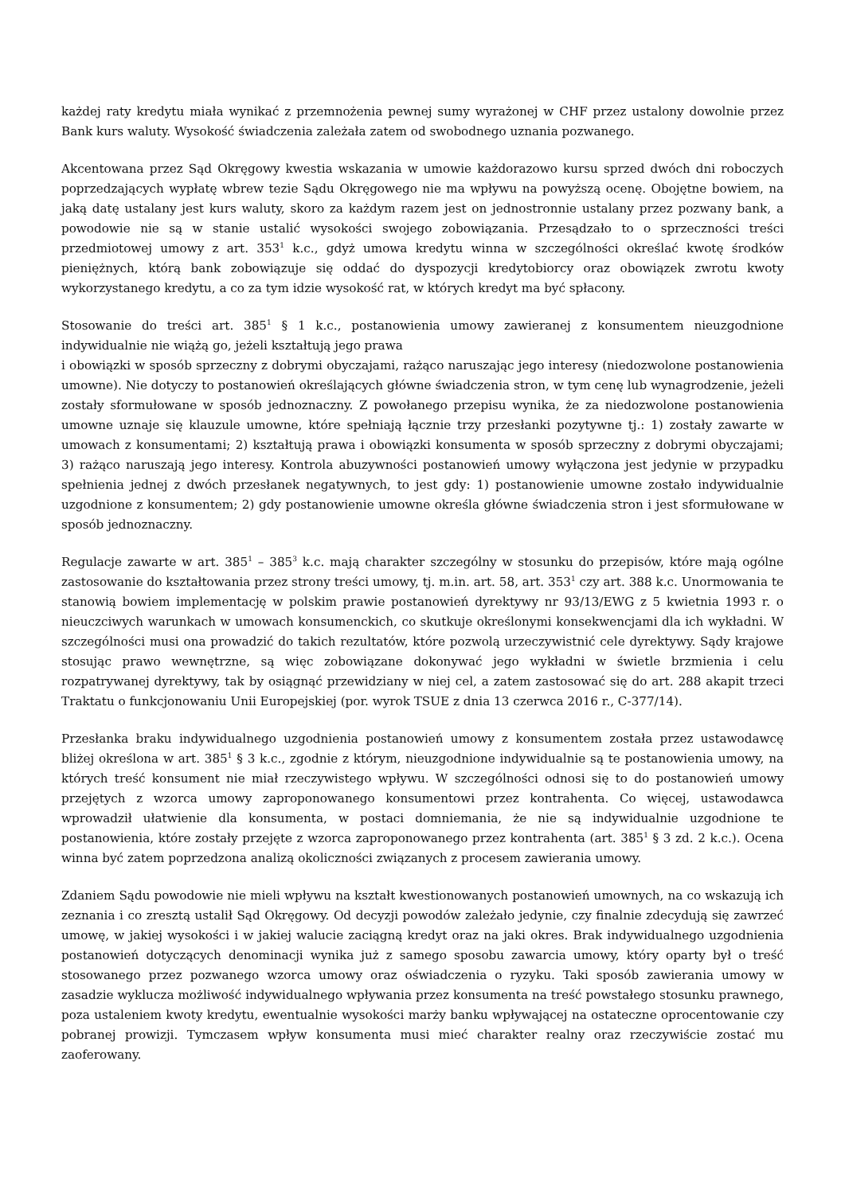każdej raty kredytu miała wynikać z przemnożenia pewnej sumy wyrażonej w CHF przez ustalony dowolnie przez Bank kurs waluty. Wysokość świadczenia zależała zatem od swobodnego uznania pozwanego.
Akcentowana przez Sąd Okręgowy kwestia wskazania w umowie każdorazowo kursu sprzed dwóch dni roboczych poprzedzających wypłatę wbrew tezie Sądu Okręgowego nie ma wpływu na powyższą ocenę. Obojętne bowiem, na jaką datę ustalany jest kurs waluty, skoro za każdym razem jest on jednostronnie ustalany przez pozwany bank, a powodowie nie są w stanie ustalić wysokości swojego zobowiązania. Przesądzało to o sprzeczności treści przedmiotowej umowy z art. 353<sup>1</sup> k.c., gdyż umowa kredytu winna w szczególności określać kwotę środków pieniężnych, którą bank zobowiązuje się oddać do dyspozycji kredytobiorcy oraz obowiązek zwrotu kwoty wykorzystanego kredytu, a co za tym idzie wysokość rat, w których kredyt ma być spłacony.
Stosowanie do treści art. 385<sup>1</sup> § 1 k.c., postanowienia umowy zawieranej z konsumentem nieuzgodnione indywidualnie nie wiążą go, jeżeli kształtują jego prawa
i obowiązki w sposób sprzeczny z dobrymi obyczajami, rażąco naruszając jego interesy (niedozwolone postanowienia umowne). Nie dotyczy to postanowień określających główne świadczenia stron, w tym cenę lub wynagrodzenie, jeżeli zostały sformułowane w sposób jednoznaczny. Z powołanego przepisu wynika, że za niedozwolone postanowienia umowne uznaje się klauzule umowne, które spełniają łącznie trzy przesłanki pozytywne tj.: 1) zostały zawarte w umowach z konsumentami; 2) kształtują prawa i obowiązki konsumenta w sposób sprzeczny z dobrymi obyczajami; 3) rażąco naruszają jego interesy. Kontrola abuzywności postanowień umowy wyłączona jest jedynie w przypadku spełnienia jednej z dwóch przesłanek negatywnych, to jest gdy: 1) postanowienie umowne zostało indywidualnie uzgodnione z konsumentem; 2) gdy postanowienie umowne określa główne świadczenia stron i jest sformułowane w sposób jednoznaczny.
Regulacje zawarte w art. 385<sup>1</sup> – 385<sup>3</sup> k.c. mają charakter szczególny w stosunku do przepisów, które mają ogólne zastosowanie do kształtowania przez strony treści umowy, tj. m.in. art. 58, art. 353<sup>1</sup> czy art. 388 k.c. Unormowania te stanowią bowiem implementację w polskim prawie postanowień dyrektywy nr 93/13/EWG z 5 kwietnia 1993 r. o nieuczciwych warunkach w umowach konsumenckich, co skutkuje określonymi konsekwencjami dla ich wykładni. W szczególności musi ona prowadzić do takich rezultatów, które pozwolą urzeczywistnić cele dyrektywy. Sądy krajowe stosując prawo wewnętrzne, są więc zobowiązane dokonywać jego wykładni w świetle brzmienia i celu rozpatrywanej dyrektywy, tak by osiągnąć przewidziany w niej cel, a zatem zastosować się do art. 288 akapit trzeci Traktatu o funkcjonowaniu Unii Europejskiej (por. wyrok TSUE z dnia 13 czerwca 2016 r., C-377/14).
Przesłanka braku indywidualnego uzgodnienia postanowień umowy z konsumentem została przez ustawodawcę bliżej określona w art. 385<sup>1</sup> § 3 k.c., zgodnie z którym, nieuzgodnione indywidualnie są te postanowienia umowy, na których treść konsument nie miał rzeczywistego wpływu. W szczególności odnosi się to do postanowień umowy przejętych z wzorca umowy zaproponowanego konsumentowi przez kontrahenta. Co więcej, ustawodawca wprowadził ułatwienie dla konsumenta, w postaci domniemania, że nie są indywidualnie uzgodnione te postanowienia, które zostały przejęte z wzorca zaproponowanego przez kontrahenta (art. 385<sup>1</sup> § 3 zd. 2 k.c.). Ocena winna być zatem poprzedzona analizą okoliczności związanych z procesem zawierania umowy.
Zdaniem Sądu powodowie nie mieli wpływu na kształt kwestionowanych postanowień umownych, na co wskazują ich zeznania i co zresztą ustalił Sąd Okręgowy. Od decyzji powodów zależało jedynie, czy finalnie zdecydują się zawrzeć umowę, w jakiej wysokości i w jakiej walucie zaciągną kredyt oraz na jaki okres. Brak indywidualnego uzgodnienia postanowień dotyczących denominacji wynika już z samego sposobu zawarcia umowy, który oparty był o treść stosowanego przez pozwanego wzorca umowy oraz oświadczenia o ryzyku. Taki sposób zawierania umowy w zasadzie wyklucza możliwość indywidualnego wpływania przez konsumenta na treść powstałego stosunku prawnego, poza ustaleniem kwoty kredytu, ewentualnie wysokości marży banku wpływającej na ostateczne oprocentowanie czy pobranej prowizji. Tymczasem wpływ konsumenta musi mieć charakter realny oraz rzeczywiście zostać mu zaoferowany.